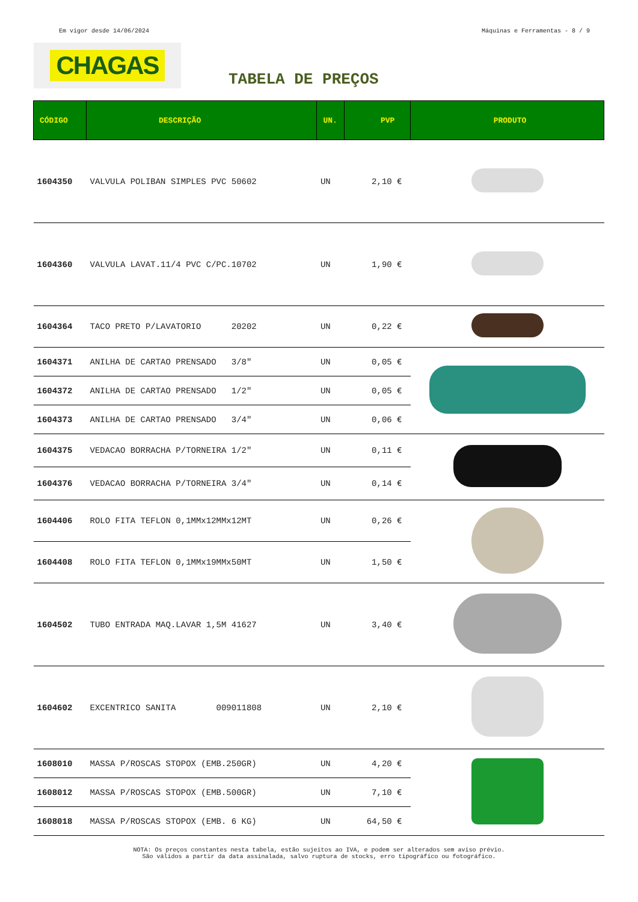Em vigor desde 14/06/2024 Máquinas e Ferramentas - 8 / 9
CHAGAS
TABELA DE PREÇOS
| CÓDIGO | DESCRIÇÃO | UN. | PVP | PRODUTO |
| --- | --- | --- | --- | --- |
| 1604350 | VALVULA POLIBAN SIMPLES PVC 50602 | UN | 2,10 € | |
| 1604360 | VALVULA LAVAT.11/4 PVC C/PC.10702 | UN | 1,90 € | |
| 1604364 | TACO PRETO P/LAVATORIO 20202 | UN | 0,22 € | |
| 1604371 | ANILHA DE CARTAO PRENSADO 3/8" | UN | 0,05 € | |
| 1604372 | ANILHA DE CARTAO PRENSADO 1/2" | UN | 0,05 € | |
| 1604373 | ANILHA DE CARTAO PRENSADO 3/4" | UN | 0,06 € | |
| 1604375 | VEDACAO BORRACHA P/TORNEIRA 1/2" | UN | 0,11 € | |
| 1604376 | VEDACAO BORRACHA P/TORNEIRA 3/4" | UN | 0,14 € | |
| 1604406 | ROLO FITA TEFLON 0,1MMx12MMx12MT | UN | 0,26 € | |
| 1604408 | ROLO FITA TEFLON 0,1MMx19MMx50MT | UN | 1,50 € | |
| 1604502 | TUBO ENTRADA MAQ.LAVAR 1,5M 41627 | UN | 3,40 € | |
| 1604602 | EXCENTRICO SANITA 009011808 | UN | 2,10 € | |
| 1608010 | MASSA P/ROSCAS STOPOX (EMB.250GR) | UN | 4,20 € | |
| 1608012 | MASSA P/ROSCAS STOPOX (EMB.500GR) | UN | 7,10 € | |
| 1608018 | MASSA P/ROSCAS STOPOX (EMB. 6 KG) | UN | 64,50 € | |
NOTA: Os preços constantes nesta tabela, estão sujeitos ao IVA, e podem ser alterados sem aviso prévio.
São válidos a partir da data assinalada, salvo ruptura de stocks, erro tipográfico ou fotográfico.